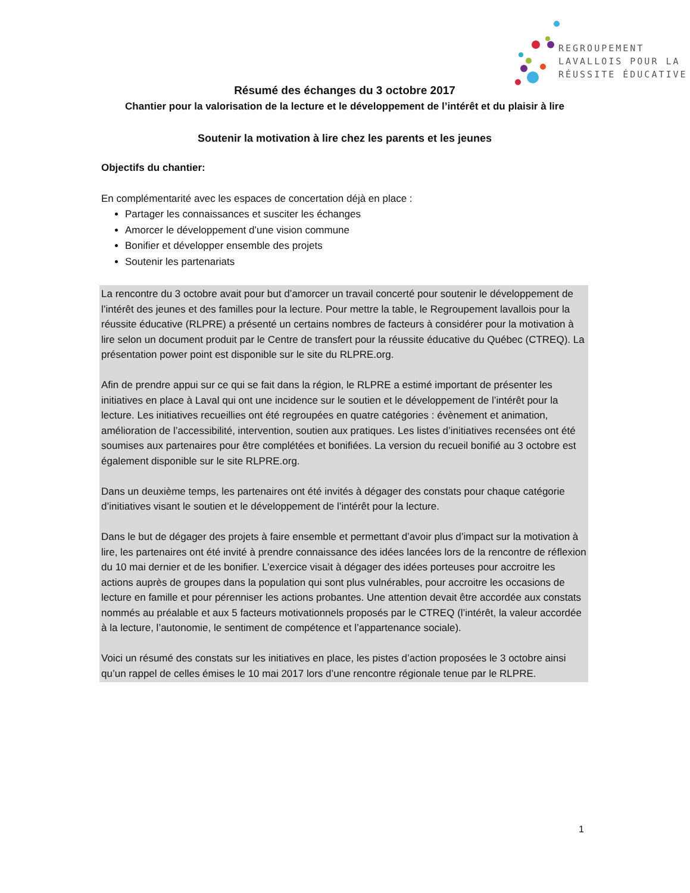REGROUPEMENT
LAVALLOIS POUR LA
RÉUSSITE ÉDUCATIVE
Résumé des échanges du 3 octobre 2017
Chantier pour la valorisation de la lecture et le développement de l’intérêt et du plaisir à lire
Soutenir la motivation à lire chez les parents et les jeunes
Objectifs du chantier:
En complémentarité avec les espaces de concertation déjà en place :
Partager les connaissances et susciter les échanges
Amorcer le développement d’une vision commune
Bonifier et développer ensemble des projets
Soutenir les partenariats
La rencontre du 3 octobre avait pour but d’amorcer un travail concerté pour soutenir le développement de l’intérêt des jeunes et des familles pour la lecture. Pour mettre la table, le Regroupement lavallois pour la réussite éducative (RLPRE) a présenté un certains nombres de facteurs à considérer pour la motivation à lire selon un document produit par le Centre de transfert pour la réussite éducative du Québec (CTREQ). La présentation power point est disponible sur le site du RLPRE.org.
Afin de prendre appui sur ce qui se fait dans la région, le RLPRE a estimé important de présenter les initiatives en place à Laval qui ont une incidence sur le soutien et le développement de l’intérêt pour la lecture. Les initiatives recueillies ont été regroupées en quatre catégories : évènement et animation, amélioration de l’accessibilité, intervention, soutien aux pratiques. Les listes d’initiatives recensées ont été soumises aux partenaires pour être complétées et bonifiées. La version du recueil bonifié au 3 octobre est également disponible sur le site RLPRE.org.
Dans un deuxième temps, les partenaires ont été invités à dégager des constats pour chaque catégorie d’initiatives visant le soutien et le développement de l’intérêt pour la lecture.
Dans le but de dégager des projets à faire ensemble et permettant d’avoir plus d’impact sur la motivation à lire, les partenaires ont été invité à prendre connaissance des idées lancées lors de la rencontre de réflexion du 10 mai dernier et de les bonifier. L’exercice visait à dégager des idées porteuses pour accroitre les actions auprès de groupes dans la population qui sont plus vulnérables, pour accroitre les occasions de lecture en famille et pour pérenniser les actions probantes. Une attention devait être accordée aux constats nommés au préalable et aux 5 facteurs motivationnels proposés par le CTREQ (l’intérêt, la valeur accordée à la lecture, l’autonomie, le sentiment de compétence et l’appartenance sociale).
Voici un résumé des constats sur les initiatives en place, les pistes d’action proposées le 3 octobre ainsi qu’un rappel de celles émises le 10 mai 2017 lors d’une rencontre régionale tenue par le RLPRE.
1